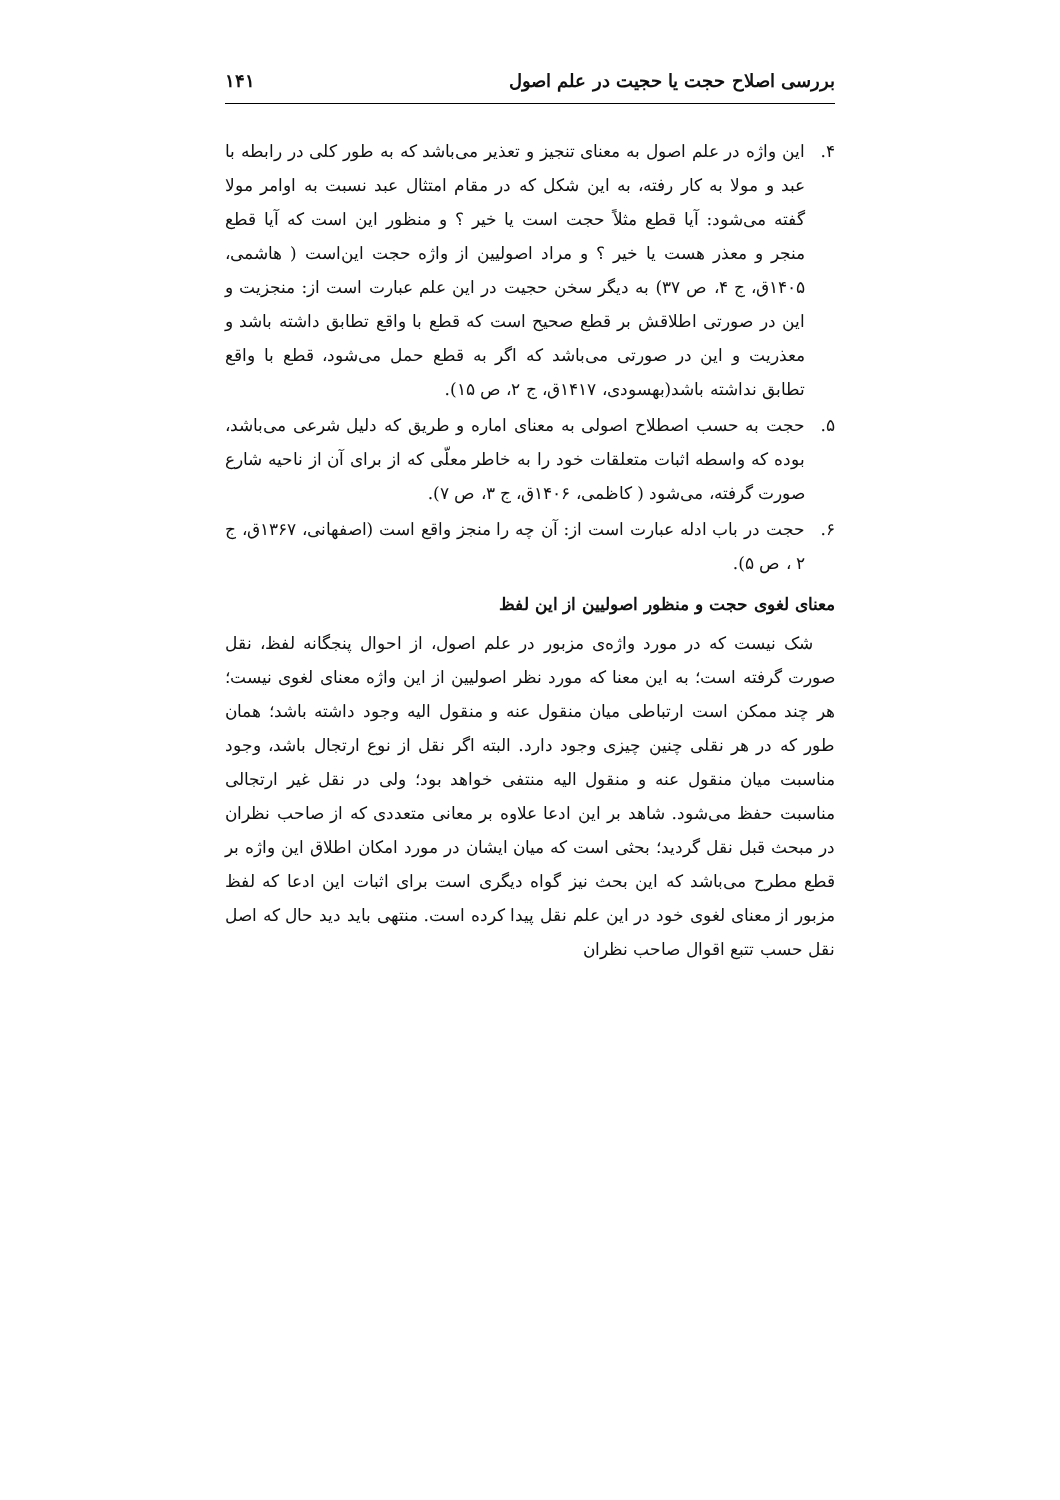بررسی اصلاح حجت یا حجیت در علم اصول ۱۴۱
۴. این واژه در علم اصول به معنای تنجیز و تعذیر می‌باشد که به طور کلی در رابطه با عبد و مولا به کار رفته، به این شکل که در مقام امتثال عبد نسبت به اوامر مولا گفته می‌شود: آیا قطع مثلاً حجت است یا خیر ؟ و منظور این است که آیا قطع منجر و معذر هست یا خیر ؟ و مراد اصولیین از واژه حجت این‌است ( هاشمی، ۱۴۰۵ق، ج ۴، ص ۳۷) به دیگر سخن حجیت در این علم عبارت است از: منجزیت و این در صورتی اطلاقش بر قطع صحیح است که قطع با واقع تطابق داشته باشد و معذریت و این در صورتی می‌باشد که اگر به قطع حمل می‌شود، قطع با واقع تطابق نداشته باشد(بهسودی، ۱۴۱۷ق، ج ۲، ص ۱۵).
۵. حجت به حسب اصطلاح اصولی به معنای اماره و طریق که دلیل شرعی می‌باشد، بوده که واسطه اثبات متعلقات خود را به خاطر معلّی که از برای آن از ناحیه شارع صورت گرفته، می‌شود ( کاظمی، ۱۴۰۶ق، ج ۳، ص ۷).
۶. حجت در باب ادله عبارت است از: آن چه را منجز واقع است (اصفهانی، ۱۳۶۷ق، ج ۲ ، ص ۵).
معنای لغوی حجت و منظور اصولیین از این لفظ
شک نیست که در مورد واژه‌ی مزبور در علم اصول، از احوال پنجگانه لفظ، نقل صورت گرفته است؛ به این معنا که مورد نظر اصولیین از این واژه معنای لغوی نیست؛ هر چند ممکن است ارتباطی میان منقول عنه و منقول الیه وجود داشته باشد؛ همان طور که در هر نقلی چنین چیزی وجود دارد. البته اگر نقل از نوع ارتجال باشد، وجود مناسبت میان منقول عنه و منقول الیه منتفی خواهد بود؛ ولی در نقل غیر ارتجالی مناسبت حفظ می‌شود. شاهد بر این ادعا علاوه بر معانی متعددی که از صاحب نظران در مبحث قبل نقل گردید؛ بحثی است که میان ایشان در مورد امکان اطلاق این واژه بر قطع مطرح می‌باشد که این بحث نیز گواه دیگری است برای اثبات این ادعا که لفظ مزبور از معنای لغوی خود در این علم نقل پیدا کرده است. منتهی باید دید حال که اصل نقل حسب تتبع اقوال صاحب نظران